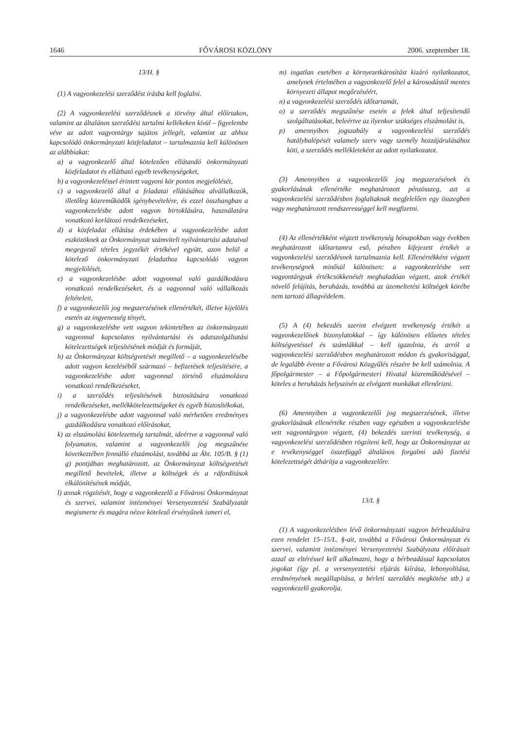1646 FŐVÁROSI KÖZLÖNY 2006. szeptember 18.
13/H. §
(1) A vagyonkezelési szerződést írásba kell foglalni.
(2) A vagyonkezelési szerződésnek a törvény által előírtakon, valamint az általános szerződési tartalmi kellékeken kívül – figyelembe véve az adott vagyontárgy sajátos jellegét, valamint az ahhoz kapcsolódó önkormányzati közfeladatot – tartalmaznia kell különösen az alábbiakat:
a) a vagyonkezelő által kötelezően ellátandó önkormányzati közfeladatot és ellátható egyéb tevékenységeket,
b) a vagyonkezeléssel érintett vagyoni kör pontos megjelölését,
c) a vagyonkezelő által a feladatai ellátásához alvállalkozók, illetőleg közreműködők igénybevételére, és ezzel összhangban a vagyonkezelésbe adott vagyon birtoklására, használatára vonatkozó korlátozó rendelkezéseket,
d) a közfeladat ellátása érdekében a vagyonkezelésbe adott eszközöknek az Önkormányzat számviteli nyilvántartási adataival megegyező tételes jegyzékét értékével együtt, azon belül a kötelező önkormányzati feladathoz kapcsolódó vagyon megjelölését,
e) a vagyonkezelésbe adott vagyonnal való gazdálkodásra vonatkozó rendelkezéseket, és a vagyonnal való vállalkozás feltételeit,
f) a vagyonkezelői jog megszerzésének ellenértékét, illetve kijelölés esetén az ingyenesség tényét,
g) a vagyonkezelésbe vett vagyon tekintetében az önkormányzati vagyonnal kapcsolatos nyilvántartási és adatszolgáltatási kötelezettségek teljesítésének módját és formáját,
h) az Önkormányzat költségvetését megillető – a vagyonkezelésébe adott vagyon kezeléséből származó – befizetések teljesítésére, a vagyonkezelésbe adott vagyonnal történő elszámolásra vonatkozó rendelkezéseket,
i) a szerződés teljesítésének biztosítására vonatkozó rendelkezéseket, mellékkötelezettségeket és egyéb biztosítékokat,
j) a vagyonkezelésbe adott vagyonnal való mérhetően eredményes gazdálkodásra vonatkozó előírásokat,
k) az elszámolási kötelezettség tartalmát, ideértve a vagyonnal való folyamatos, valamint a vagyonkezelői jog megszűnése következtében fennálló elszámolást, továbbá az Áht. 105/B. § (1) g) pontjában meghatározott, az Önkormányzat költségvetését megillető bevételek, illetve a költségek és a ráfordítások elkülönítésének módját,
l) annak rögzítését, hogy a vagyonkezelő a Fővárosi Önkormányzat és szervei, valamint intézményei Versenyeztetési Szabályzatát megismerte és magára nézve kötelező érvényűnek ismeri el,
m) ingatlan esetében a környezetkárosítást kizáró nyilatkozatot, amelynek értelmében a vagyonkezelő felel a károsodástól mentes környezeti állapot megőrzéséért,
n) a vagyonkezelési szerződés időtartamát,
o) a szerződés megszűnése esetén a felek által teljesítendő szolgáltatásokat, beleértve az ilyenkor szükséges elszámolást is,
p) amennyiben jogszabály a vagyonkezelési szerződés hatálybalépését valamely szerv vagy személy hozzájárulásához köti, a szerződés mellékleteként az adott nyilatkozatot.
(3) Amennyiben a vagyonkezelői jog megszerzésének és gyakorlásának ellenértéke meghatározott pénzösszeg, azt a vagyonkezelési szerződésben foglaltaknak megfelelően egy összegben vagy meghatározott rendszerességgel kell megfizetni.
(4) Az ellenértékként végzett tevékenység hónapokban vagy években meghatározott időtartamra eső, pénzben kifejezett értékét a vagyonkezelési szerződésnek tartalmaznia kell. Ellenértékként végzett tevékenységnek minősül különösen: a vagyonkezelésbe vett vagyontárgyak értékcsökkenését meghaladóan végzett, azok értékét növelő felújítás, beruházás, továbbá az üzemeltetési költségek körébe nem tartozó állagvédelem.
(5) A (4) bekezdés szerint elvégzett tevékenység értékét a vagyonkezelőnek bizonylatokkal – így különösen előzetes tételes költségvetéssel és számlákkal – kell igazolnia, és arról a vagyonkezelési szerződésben meghatározott módon és gyakorisággal, de legalább évente a Fővárosi Közgyűlés részére be kell számolnia. A főpolgármester – a Főpolgármesteri Hivatal közreműködésével – köteles a beruházás helyszínén az elvégzett munkákat ellenőrizni.
(6) Amennyiben a vagyonkezelői jog megszerzésének, illetve gyakorlásának ellenértéke részben vagy egészben a vagyonkezelésbe vett vagyontárgyon végzett, (4) bekezdés szerinti tevékenység, a vagyonkezelési szerződésben rögzíteni kell, hogy az Önkormányzat az e tevékenységgel összefüggő általános forgalmi adó fizetési kötelezettségét áthárítja a vagyonkezelőre.
13/I. §
(1) A vagyonkezelésben lévő önkormányzati vagyon bérbeadására ezen rendelet 15–15/L. §-ait, továbbá a Fővárosi Önkormányzat és szervei, valamint intézményei Versenyeztetési Szabályzata előírásait azzal az eltéréssel kell alkalmazni, hogy a bérbeadással kapcsolatos jogokat (így pl. a versenyeztetési eljárás kiírása, lebonyolítása, eredményének megállapítása, a bérleti szerződés megkötése stb.) a vagyonkezelő gyakorolja.